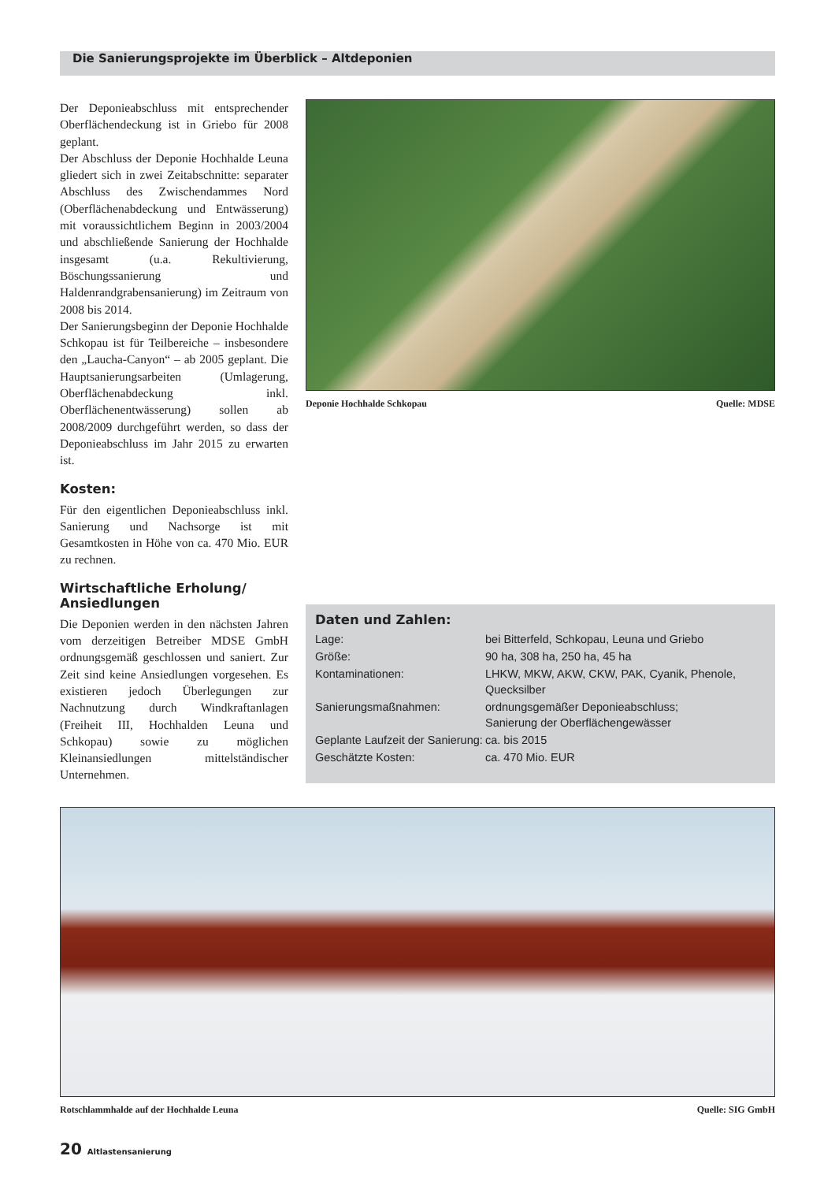Die Sanierungsprojekte im Überblick – Altdeponien
Der Deponieabschluss mit entsprechender Oberflächendeckung ist in Griebo für 2008 geplant.
Der Abschluss der Deponie Hochhalde Leuna gliedert sich in zwei Zeitabschnitte: separater Abschluss des Zwischendammes Nord (Oberflächenabdeckung und Entwässerung) mit voraussichtlichem Beginn in 2003/2004 und abschließende Sanierung der Hochhalde insgesamt (u.a. Rekultivierung, Böschungssanierung und Haldenrandgrabensanierung) im Zeitraum von 2008 bis 2014.
Der Sanierungsbeginn der Deponie Hochhalde Schkopau ist für Teilbereiche – insbesondere den „Laucha-Canyon“ – ab 2005 geplant. Die Hauptsanierungsarbeiten (Umlagerung, Oberflächenabdeckung inkl. Oberflächenentwässerung) sollen ab 2008/2009 durchgeführt werden, so dass der Deponieabschluss im Jahr 2015 zu erwarten ist.
Kosten:
Für den eigentlichen Deponieabschluss inkl. Sanierung und Nachsorge ist mit Gesamtkosten in Höhe von ca. 470 Mio. EUR zu rechnen.
Wirtschaftliche Erholung/
Ansiedlungen
Die Deponien werden in den nächsten Jahren vom derzeitigen Betreiber MDSE GmbH ordnungsgemäß geschlossen und saniert. Zur Zeit sind keine Ansiedlungen vorgesehen. Es existieren jedoch Überlegungen zur Nachnutzung durch Windkraftanlagen (Freiheit III, Hochhalden Leuna und Schkopau) sowie zu möglichen Kleinansiedlungen mittelständischer Unternehmen.
Deponie Hochhalde Schkopau Quelle: MDSE
Daten und Zahlen:
| Lage: | bei Bitterfeld, Schkopau, Leuna und Griebo |
| Größe: | 90 ha, 308 ha, 250 ha, 45 ha |
| Kontaminationen: | LHKW, MKW, AKW, CKW, PAK, Cyanik, Phenole, Quecksilber |
| Sanierungsmaßnahmen: | ordnungsgemäßer Deponieabschluss; Sanierung der Oberflächengewässer |
| Geplante Laufzeit der Sanierung: | ca. bis 2015 |
| Geschätzte Kosten: | ca. 470 Mio. EUR |
Rotschlammhalde auf der Hochhalde Leuna Quelle: SIG GmbH
20 Altlastensanierung